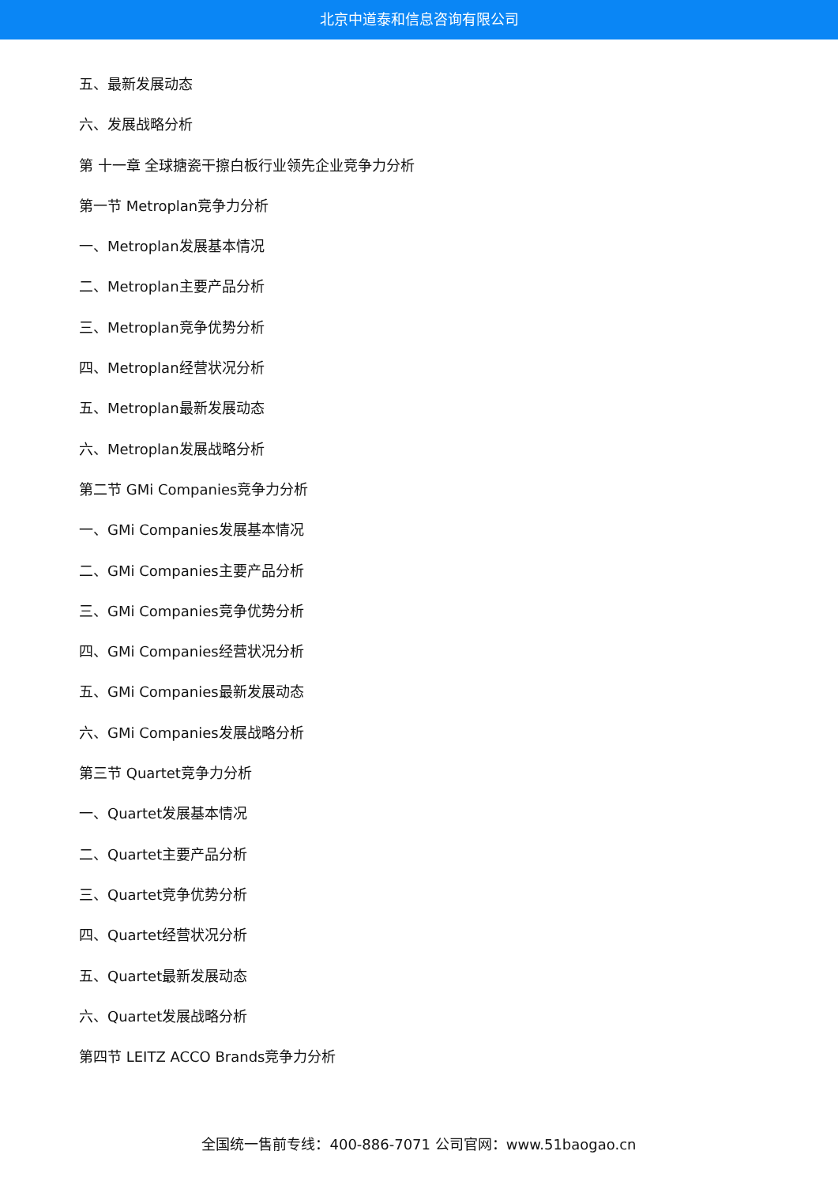北京中道泰和信息咨询有限公司
五、最新发展动态
六、发展战略分析
第 十一章 全球搪瓷干擦白板行业领先企业竞争力分析
第一节 Metroplan竞争力分析
一、Metroplan发展基本情况
二、Metroplan主要产品分析
三、Metroplan竞争优势分析
四、Metroplan经营状况分析
五、Metroplan最新发展动态
六、Metroplan发展战略分析
第二节 GMi Companies竞争力分析
一、GMi Companies发展基本情况
二、GMi Companies主要产品分析
三、GMi Companies竞争优势分析
四、GMi Companies经营状况分析
五、GMi Companies最新发展动态
六、GMi Companies发展战略分析
第三节 Quartet竞争力分析
一、Quartet发展基本情况
二、Quartet主要产品分析
三、Quartet竞争优势分析
四、Quartet经营状况分析
五、Quartet最新发展动态
六、Quartet发展战略分析
第四节 LEITZ ACCO Brands竞争力分析
全国统一售前专线：400-886-7071 公司官网：www.51baogao.cn